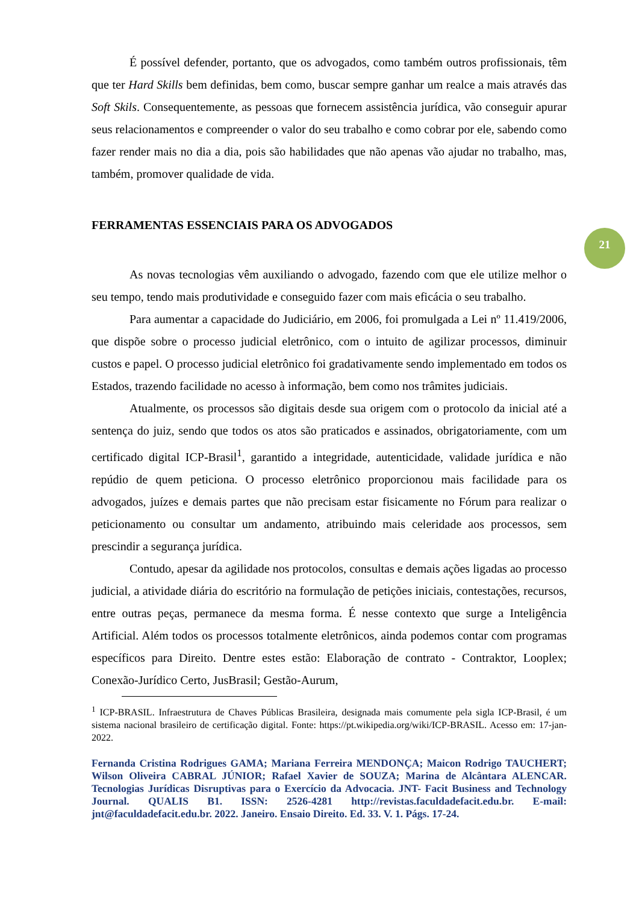É possível defender, portanto, que os advogados, como também outros profissionais, têm que ter Hard Skills bem definidas, bem como, buscar sempre ganhar um realce a mais através das Soft Skils. Consequentemente, as pessoas que fornecem assistência jurídica, vão conseguir apurar seus relacionamentos e compreender o valor do seu trabalho e como cobrar por ele, sabendo como fazer render mais no dia a dia, pois são habilidades que não apenas vão ajudar no trabalho, mas, também, promover qualidade de vida.
FERRAMENTAS ESSENCIAIS PARA OS ADVOGADOS
As novas tecnologias vêm auxiliando o advogado, fazendo com que ele utilize melhor o seu tempo, tendo mais produtividade e conseguido fazer com mais eficácia o seu trabalho.
Para aumentar a capacidade do Judiciário, em 2006, foi promulgada a Lei nº 11.419/2006, que dispõe sobre o processo judicial eletrônico, com o intuito de agilizar processos, diminuir custos e papel. O processo judicial eletrônico foi gradativamente sendo implementado em todos os Estados, trazendo facilidade no acesso à informação, bem como nos trâmites judiciais.
Atualmente, os processos são digitais desde sua origem com o protocolo da inicial até a sentença do juiz, sendo que todos os atos são praticados e assinados, obrigatoriamente, com um certificado digital ICP-Brasil<sup>1</sup>, garantido a integridade, autenticidade, validade jurídica e não repúdio de quem peticiona. O processo eletrônico proporcionou mais facilidade para os advogados, juízes e demais partes que não precisam estar fisicamente no Fórum para realizar o peticionamento ou consultar um andamento, atribuindo mais celeridade aos processos, sem prescindir a segurança jurídica.
Contudo, apesar da agilidade nos protocolos, consultas e demais ações ligadas ao processo judicial, a atividade diária do escritório na formulação de petições iniciais, contestações, recursos, entre outras peças, permanece da mesma forma. É nesse contexto que surge a Inteligência Artificial. Além todos os processos totalmente eletrônicos, ainda podemos contar com programas específicos para Direito. Dentre estes estão: Elaboração de contrato - Contraktor, Looplex; Conexão-Jurídico Certo, JusBrasil; Gestão-Aurum,
<sup>1</sup> ICP-BRASIL. Infraestrutura de Chaves Públicas Brasileira, designada mais comumente pela sigla ICP-Brasil, é um sistema nacional brasileiro de certificação digital. Fonte: https://pt.wikipedia.org/wiki/ICP-BRASIL. Acesso em: 17-jan-2022.
Fernanda Cristina Rodrigues GAMA; Mariana Ferreira MENDONÇA; Maicon Rodrigo TAUCHERT; Wilson Oliveira CABRAL JÚNIOR; Rafael Xavier de SOUZA; Marina de Alcântara ALENCAR. Tecnologias Jurídicas Disruptivas para o Exercício da Advocacia. JNT- Facit Business and Technology Journal. QUALIS B1. ISSN: 2526-4281 http://revistas.faculdadefacit.edu.br. E-mail: jnt@faculdadefacit.edu.br. 2022. Janeiro. Ensaio Direito. Ed. 33. V. 1. Págs. 17-24.
21